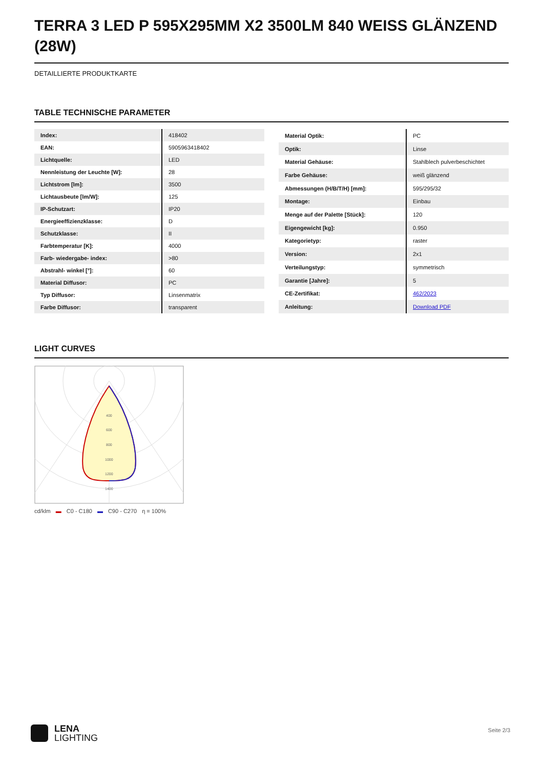TERRA 3 LED P 595X295MM X2 3500LM 840 WEISS GLÄNZEND (28W)
DETAILLIERTE PRODUKTKARTE
TABLE TECHNISCHE PARAMETER
| Index: | 418402 |
| EAN: | 5905963418402 |
| Lichtquelle: | LED |
| Nennleistung der Leuchte [W]: | 28 |
| Lichtstrom [lm]: | 3500 |
| Lichtausbeute [lm/W]: | 125 |
| IP-Schutzart: | IP20 |
| Energieeffizienzklasse: | D |
| Schutzklasse: | II |
| Farbtemperatur [K]: | 4000 |
| Farb- wiedergabe- index: | >80 |
| Abstrahl- winkel [°]: | 60 |
| Material Diffusor: | PC |
| Typ Diffusor: | Linsenmatrix |
| Farbe Diffusor: | transparent |
| Material Optik: | PC |
| Optik: | Linse |
| Material Gehäuse: | Stahlblech pulverbeschichtet |
| Farbe Gehäuse: | weiß glänzend |
| Abmessungen (H/B/T/H) [mm]: | 595/295/32 |
| Montage: | Einbau |
| Menge auf der Palette [Stück]: | 120 |
| Eigengewicht [kg]: | 0.950 |
| Kategorietyp: | raster |
| Version: | 2x1 |
| Verteilungstyp: | symmetrisch |
| Garantie [Jahre]: | 5 |
| CE-Zertifikat: | 462/2023 |
| Anleitung: | Download PDF |
LIGHT CURVES
400
600
800
1000
1200
1400
cd/klm ▬ C0 - C180 ▬ C90 - C270 η = 100%
LENA
LIGHTING
Seite 2/3